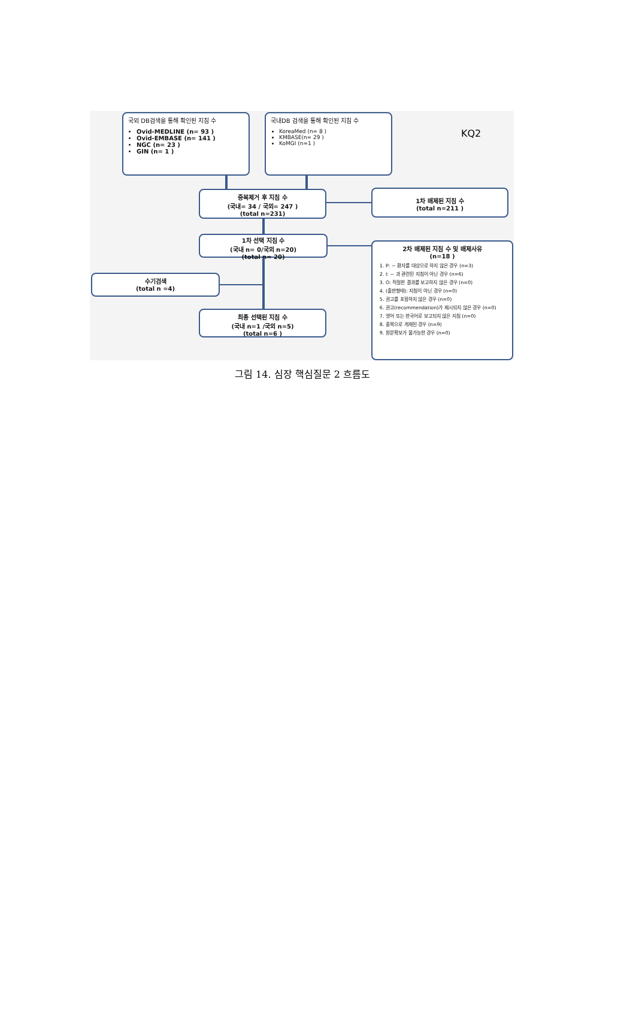국외 DB검색을 통해 확인된 지침 수
Ovid-MEDLINE (n= 93 )
Ovid-EMBASE (n= 141 )
NGC (n= 23 )
GIN (n= 1 )
국내DB 검색을 통해 확인된 지침 수
KoreaMed (n= 8 )
KMBASE(n= 29 )
KoMGI (n=1 )
KQ2
중복제거 후 지침 수
(국내= 34 / 국외= 247 )
(total n=231)
1차 배제된 지침 수
(total n=211 )
1차 선택 지침 수
(국내 n= 0/국외 n=20)
(total n= 20)
수기검색
(total n =4)
최종 선택된 지침 수
(국내 n=1 /국외 n=5)
(total n=6 )
2차 배제된 지침 수 및 배제사유
(n=18 )
1. P: ~ 환자를 대상으로 하지 않은 경우 (n=3)
2. I: ~ 과 관련된 지침이 아닌 경우 (n=6)
3. O: 적절한 결과를 보고하지 않은 경우 (n=0)
4. (출판형태): 지침이 아닌 경우 (n=0)
5. 권고를 포함하지 않은 경우 (n=0)
6. 권고(recommendation)가 제시되지 않은 경우 (n=0)
7. 영어 또는 한국어로 보고되지 않은 지침 (n=0)
8. 중복으로 게재된 경우 (n=9)
9. 원문확보가 불가능한 경우 (n=0)
그림 14. 심장 핵심질문 2 흐름도